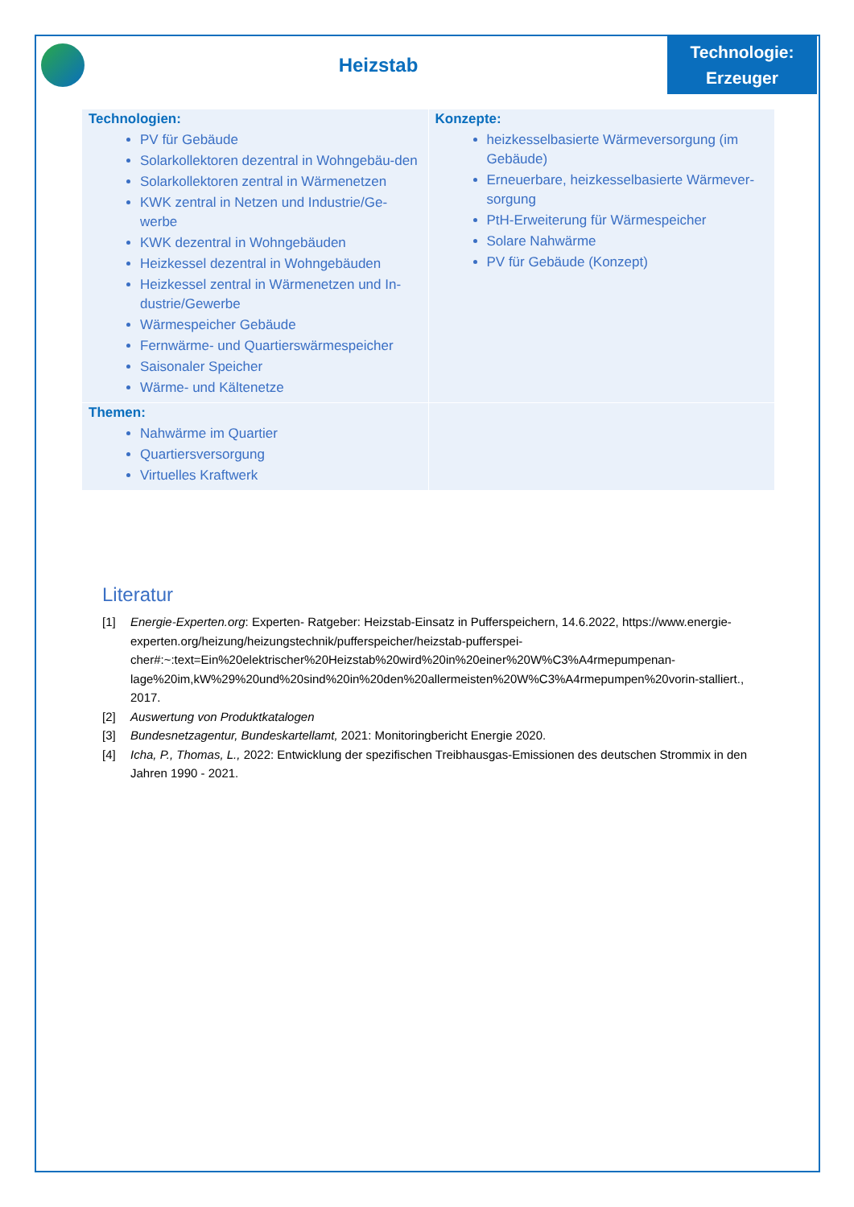Heizstab
Technologie:
Erzeuger
| Technologien: PV für Gebäude Solarkollektoren dezentral in Wohngebäu-den Solarkollektoren zentral in Wärmenetzen KWK zentral in Netzen und Industrie/Ge-werbe KWK dezentral in Wohngebäuden Heizkessel dezentral in Wohngebäuden Heizkessel zentral in Wärmenetzen und In-dustrie/Gewerbe Wärmespeicher Gebäude Fernwärme- und Quartierswärmespeicher Saisonaler Speicher Wärme- und Kältenetze | Konzepte: heizkesselbasierte Wärmeversorgung (im Gebäude) Erneuerbare, heizkesselbasierte Wärmever-sorgung PtH-Erweiterung für Wärmespeicher Solare Nahwärme PV für Gebäude (Konzept) |
| Themen: Nahwärme im Quartier Quartiersversorgung Virtuelles Kraftwerk | |
Literatur
[1] Energie-Experten.org: Experten- Ratgeber: Heizstab-Einsatz in Pufferspeichern, 14.6.2022, https://www.energie-experten.org/heizung/heizungstechnik/pufferspeicher/heizstab-pufferspei-cher#:~:text=Ein%20elektrischer%20Heizstab%20wird%20in%20einer%20W%C3%A4rmepumpenan-lage%20im,kW%29%20und%20sind%20in%20den%20allermeisten%20W%C3%A4rmepumpen%20vorin-stalliert., 2017.
[2] Auswertung von Produktkatalogen
[3] Bundesnetzagentur, Bundeskartellamt, 2021: Monitoringbericht Energie 2020.
[4] Icha, P., Thomas, L., 2022: Entwicklung der spezifischen Treibhausgas-Emissionen des deutschen Strommix in den Jahren 1990 - 2021.